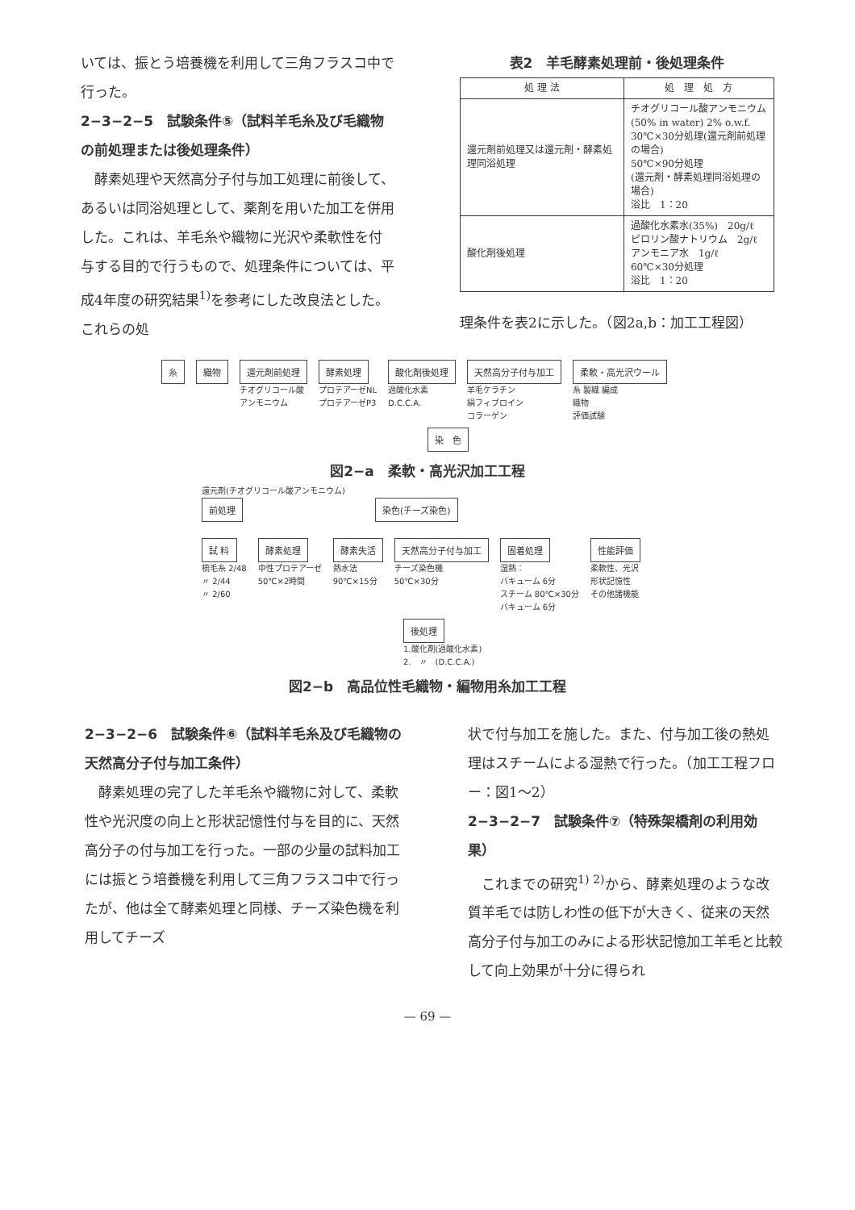いては、振とう培養機を利用して三角フラスコ中で行った。
2−3−2−5　試験条件⑤（試料羊毛糸及び毛織物の前処理または後処理条件）
　酵素処理や天然高分子付与加工処理に前後して、あるいは同浴処理として、薬剤を用いた加工を併用した。これは、羊毛糸や織物に光沢や柔軟性を付与する目的で行うもので、処理条件については、平成4年度の研究結果<sup>1)</sup>を参考にした改良法とした。これらの処
表2　羊毛酵素処理前・後処理条件
| 処 理 法 | 処 理 処 方 |
| --- | --- |
| 還元剤前処理又は還元剤・酵素処理同浴処理 | チオグリコール酸アンモニウム (50% in water) 2% o.w.f. 30℃×30分処理(還元剤前処理の場合) 50℃×90分処理 (還元剤・酵素処理同浴処理の場合) 浴比 1：20 |
| 酸化剤後処理 | 過酸化水素水(35%) 20g/ℓ ピロリン酸ナトリウム 2g/ℓ アンモニア水 1g/ℓ 60℃×30分処理 浴比 1：20 |
理条件を表2に示した。（図2a,b：加工工程図）
糸織物 還元剤前処理
チオグリコール酸
アンモニウム
酵素処理
プロテアーゼNL
プロテアーゼP3
酸化剤後処理
過酸化水素
D.C.C.A.
天然高分子付与加工
羊毛ケラチン
絹フィブロイン
コラーゲン
柔軟・高光沢ウール
糸 製織 編成
織物
評価試験
染　色
図2−a　柔軟・高光沢加工工程
還元剤(チオグリコール酸アンモニウム)
前処理 染色(チーズ染色)
試 料
梳毛糸 2/48
〃 2/44
〃 2/60
酵素処理
中性プロテアーゼ
50℃×2時間
酵素失活
熱水法
90℃×15分
天然高分子付与加工
チーズ染色機
50℃×30分
固着処理
湿熱：
バキューム 6分
スチーム 80℃×30分
バキューム 6分
性能評価
柔軟性、光沢
形状記憶性
その他諸機能
後処理
1.酸化剤(過酸化水素)
2.　〃　(D.C.C.A.)
図2−b　高品位性毛織物・編物用糸加工工程
2−3−2−6　試験条件⑥（試料羊毛糸及び毛織物の天然高分子付与加工条件）
　酵素処理の完了した羊毛糸や織物に対して、柔軟性や光沢度の向上と形状記憶性付与を目的に、天然高分子の付与加工を行った。一部の少量の試料加工には振とう培養機を利用して三角フラスコ中で行ったが、他は全て酵素処理と同様、チーズ染色機を利用してチーズ
状で付与加工を施した。また、付与加工後の熱処理はスチームによる湿熱で行った。（加工工程フロー：図1〜2）
2−3−2−7　試験条件⑦（特殊架橋剤の利用効果）
　これまでの研究<sup>1) 2)</sup>から、酵素処理のような改質羊毛では防しわ性の低下が大きく、従来の天然高分子付与加工のみによる形状記憶加工羊毛と比較して向上効果が十分に得られ
— 69 —